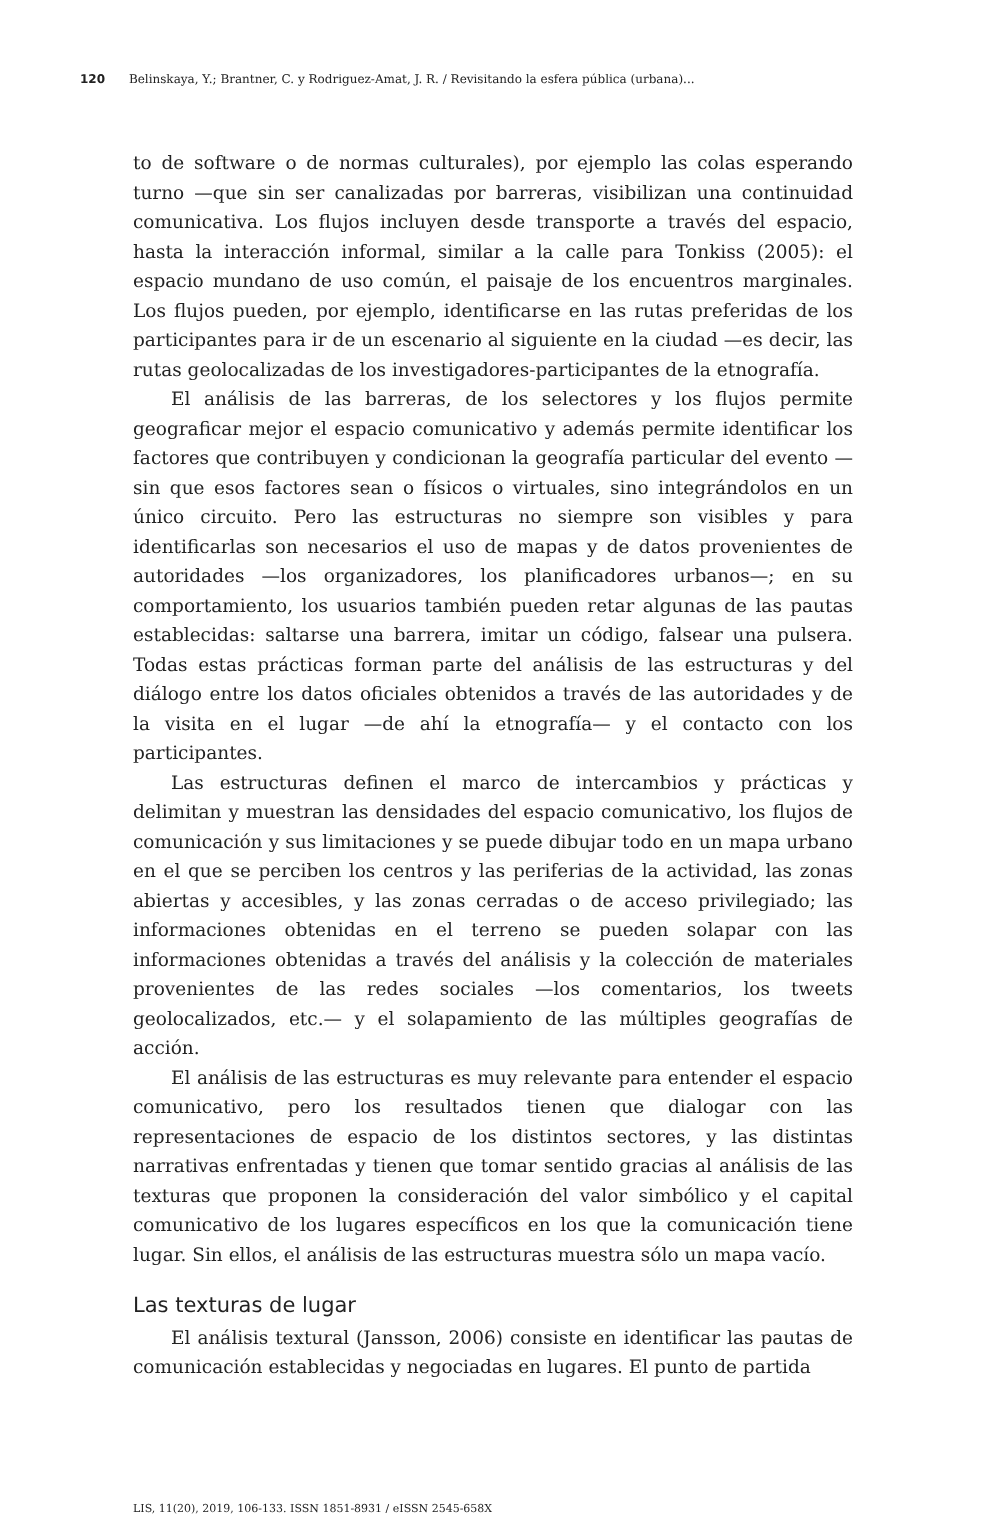120 Belinskaya, Y.; Brantner, C. y Rodriguez-Amat, J. R. / Revisitando la esfera pública (urbana)...
to de software o de normas culturales), por ejemplo las colas esperando turno —que sin ser canalizadas por barreras, visibilizan una continuidad comunicativa. Los flujos incluyen desde transporte a través del espacio, hasta la interacción informal, similar a la calle para Tonkiss (2005): el espacio mundano de uso común, el paisaje de los encuentros marginales. Los flujos pueden, por ejemplo, identificarse en las rutas preferidas de los participantes para ir de un escenario al siguiente en la ciudad —es decir, las rutas geolocalizadas de los investigadores-participantes de la etnografía.
El análisis de las barreras, de los selectores y los flujos permite geograficar mejor el espacio comunicativo y además permite identificar los factores que contribuyen y condicionan la geografía particular del evento —sin que esos factores sean o físicos o virtuales, sino integrándolos en un único circuito. Pero las estructuras no siempre son visibles y para identificarlas son necesarios el uso de mapas y de datos provenientes de autoridades —los organizadores, los planificadores urbanos—; en su comportamiento, los usuarios también pueden retar algunas de las pautas establecidas: saltarse una barrera, imitar un código, falsear una pulsera. Todas estas prácticas forman parte del análisis de las estructuras y del diálogo entre los datos oficiales obtenidos a través de las autoridades y de la visita en el lugar —de ahí la etnografía— y el contacto con los participantes.
Las estructuras definen el marco de intercambios y prácticas y delimitan y muestran las densidades del espacio comunicativo, los flujos de comunicación y sus limitaciones y se puede dibujar todo en un mapa urbano en el que se perciben los centros y las periferias de la actividad, las zonas abiertas y accesibles, y las zonas cerradas o de acceso privilegiado; las informaciones obtenidas en el terreno se pueden solapar con las informaciones obtenidas a través del análisis y la colección de materiales provenientes de las redes sociales —los comentarios, los tweets geolocalizados, etc.— y el solapamiento de las múltiples geografías de acción.
El análisis de las estructuras es muy relevante para entender el espacio comunicativo, pero los resultados tienen que dialogar con las representaciones de espacio de los distintos sectores, y las distintas narrativas enfrentadas y tienen que tomar sentido gracias al análisis de las texturas que proponen la consideración del valor simbólico y el capital comunicativo de los lugares específicos en los que la comunicación tiene lugar. Sin ellos, el análisis de las estructuras muestra sólo un mapa vacío.
Las texturas de lugar
El análisis textural (Jansson, 2006) consiste en identificar las pautas de comunicación establecidas y negociadas en lugares. El punto de partida
LIS, 11(20), 2019, 106-133. ISSN 1851-8931 / eISSN 2545-658X